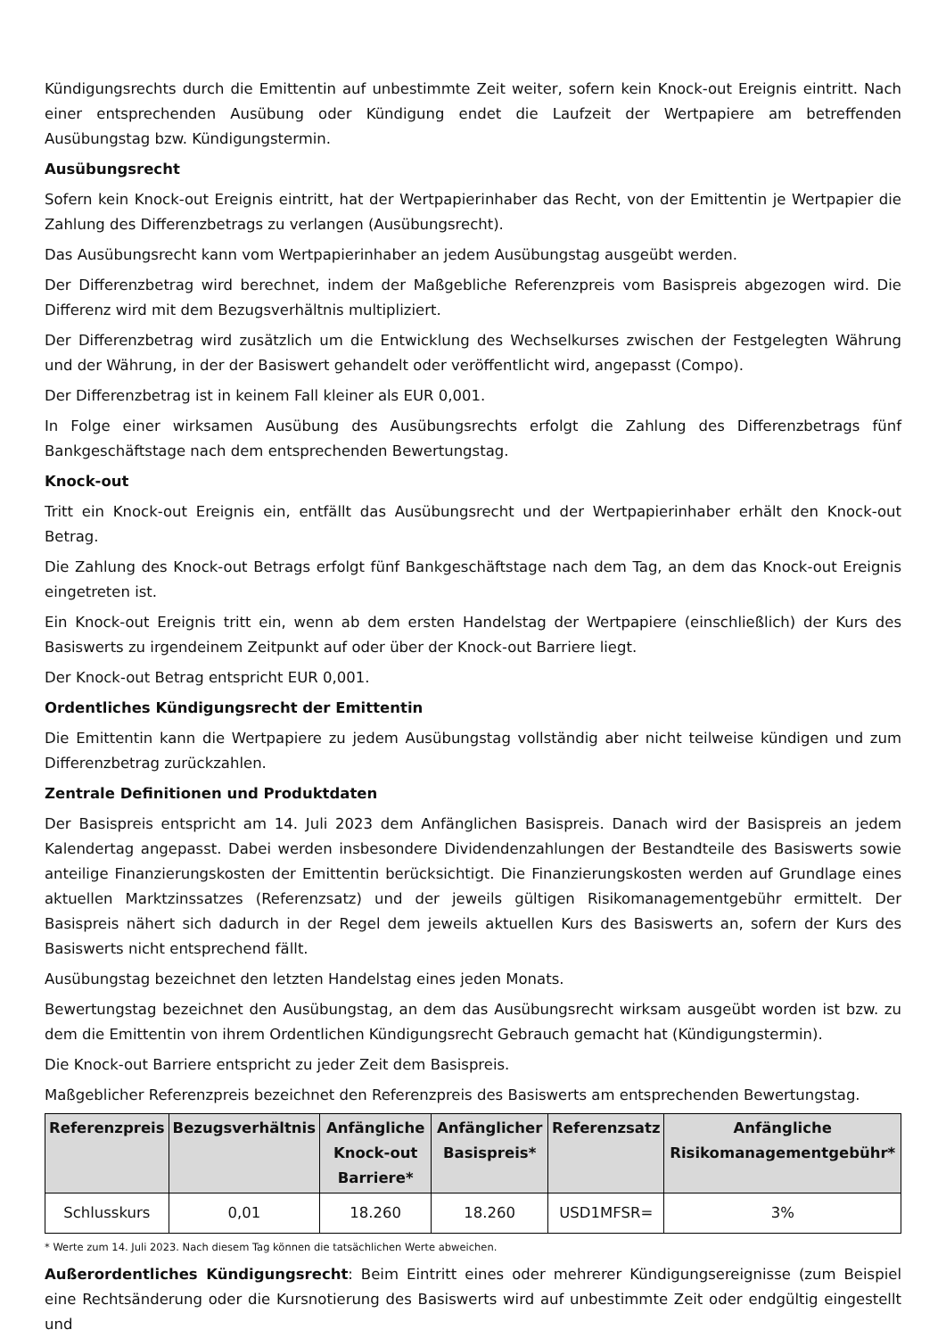Kündigungsrechts durch die Emittentin auf unbestimmte Zeit weiter, sofern kein Knock-out Ereignis eintritt. Nach einer entsprechenden Ausübung oder Kündigung endet die Laufzeit der Wertpapiere am betreffenden Ausübungstag bzw. Kündigungstermin.
Ausübungsrecht
Sofern kein Knock-out Ereignis eintritt, hat der Wertpapierinhaber das Recht, von der Emittentin je Wertpapier die Zahlung des Differenzbetrags zu verlangen (Ausübungsrecht).
Das Ausübungsrecht kann vom Wertpapierinhaber an jedem Ausübungstag ausgeübt werden.
Der Differenzbetrag wird berechnet, indem der Maßgebliche Referenzpreis vom Basispreis abgezogen wird. Die Differenz wird mit dem Bezugsverhältnis multipliziert.
Der Differenzbetrag wird zusätzlich um die Entwicklung des Wechselkurses zwischen der Festgelegten Währung und der Währung, in der der Basiswert gehandelt oder veröffentlicht wird, angepasst (Compo).
Der Differenzbetrag ist in keinem Fall kleiner als EUR 0,001.
In Folge einer wirksamen Ausübung des Ausübungsrechts erfolgt die Zahlung des Differenzbetrags fünf Bankgeschäftstage nach dem entsprechenden Bewertungstag.
Knock-out
Tritt ein Knock-out Ereignis ein, entfällt das Ausübungsrecht und der Wertpapierinhaber erhält den Knock-out Betrag.
Die Zahlung des Knock-out Betrags erfolgt fünf Bankgeschäftstage nach dem Tag, an dem das Knock-out Ereignis eingetreten ist.
Ein Knock-out Ereignis tritt ein, wenn ab dem ersten Handelstag der Wertpapiere (einschließlich) der Kurs des Basiswerts zu irgendeinem Zeitpunkt auf oder über der Knock-out Barriere liegt.
Der Knock-out Betrag entspricht EUR 0,001.
Ordentliches Kündigungsrecht der Emittentin
Die Emittentin kann die Wertpapiere zu jedem Ausübungstag vollständig aber nicht teilweise kündigen und zum Differenzbetrag zurückzahlen.
Zentrale Definitionen und Produktdaten
Der Basispreis entspricht am 14. Juli 2023 dem Anfänglichen Basispreis. Danach wird der Basispreis an jedem Kalendertag angepasst. Dabei werden insbesondere Dividendenzahlungen der Bestandteile des Basiswerts sowie anteilige Finanzierungskosten der Emittentin berücksichtigt. Die Finanzierungskosten werden auf Grundlage eines aktuellen Marktzinssatzes (Referenzsatz) und der jeweils gültigen Risikomanagementgebühr ermittelt. Der Basispreis nähert sich dadurch in der Regel dem jeweils aktuellen Kurs des Basiswerts an, sofern der Kurs des Basiswerts nicht entsprechend fällt.
Ausübungstag bezeichnet den letzten Handelstag eines jeden Monats.
Bewertungstag bezeichnet den Ausübungstag, an dem das Ausübungsrecht wirksam ausgeübt worden ist bzw. zu dem die Emittentin von ihrem Ordentlichen Kündigungsrecht Gebrauch gemacht hat (Kündigungstermin).
Die Knock-out Barriere entspricht zu jeder Zeit dem Basispreis.
Maßgeblicher Referenzpreis bezeichnet den Referenzpreis des Basiswerts am entsprechenden Bewertungstag.
| Referenzpreis | Bezugsverhältnis | Anfängliche Knock-out Barriere* | Anfänglicher Basispreis* | Referenzsatz | Anfängliche Risikomanagementgebühr* |
| --- | --- | --- | --- | --- | --- |
| Schlusskurs | 0,01 | 18.260 | 18.260 | USD1MFSR= | 3% |
* Werte zum 14. Juli 2023. Nach diesem Tag können die tatsächlichen Werte abweichen.
Außerordentliches Kündigungsrecht: Beim Eintritt eines oder mehrerer Kündigungsereignisse (zum Beispiel eine Rechtsänderung oder die Kursnotierung des Basiswerts wird auf unbestimmte Zeit oder endgültig eingestellt und